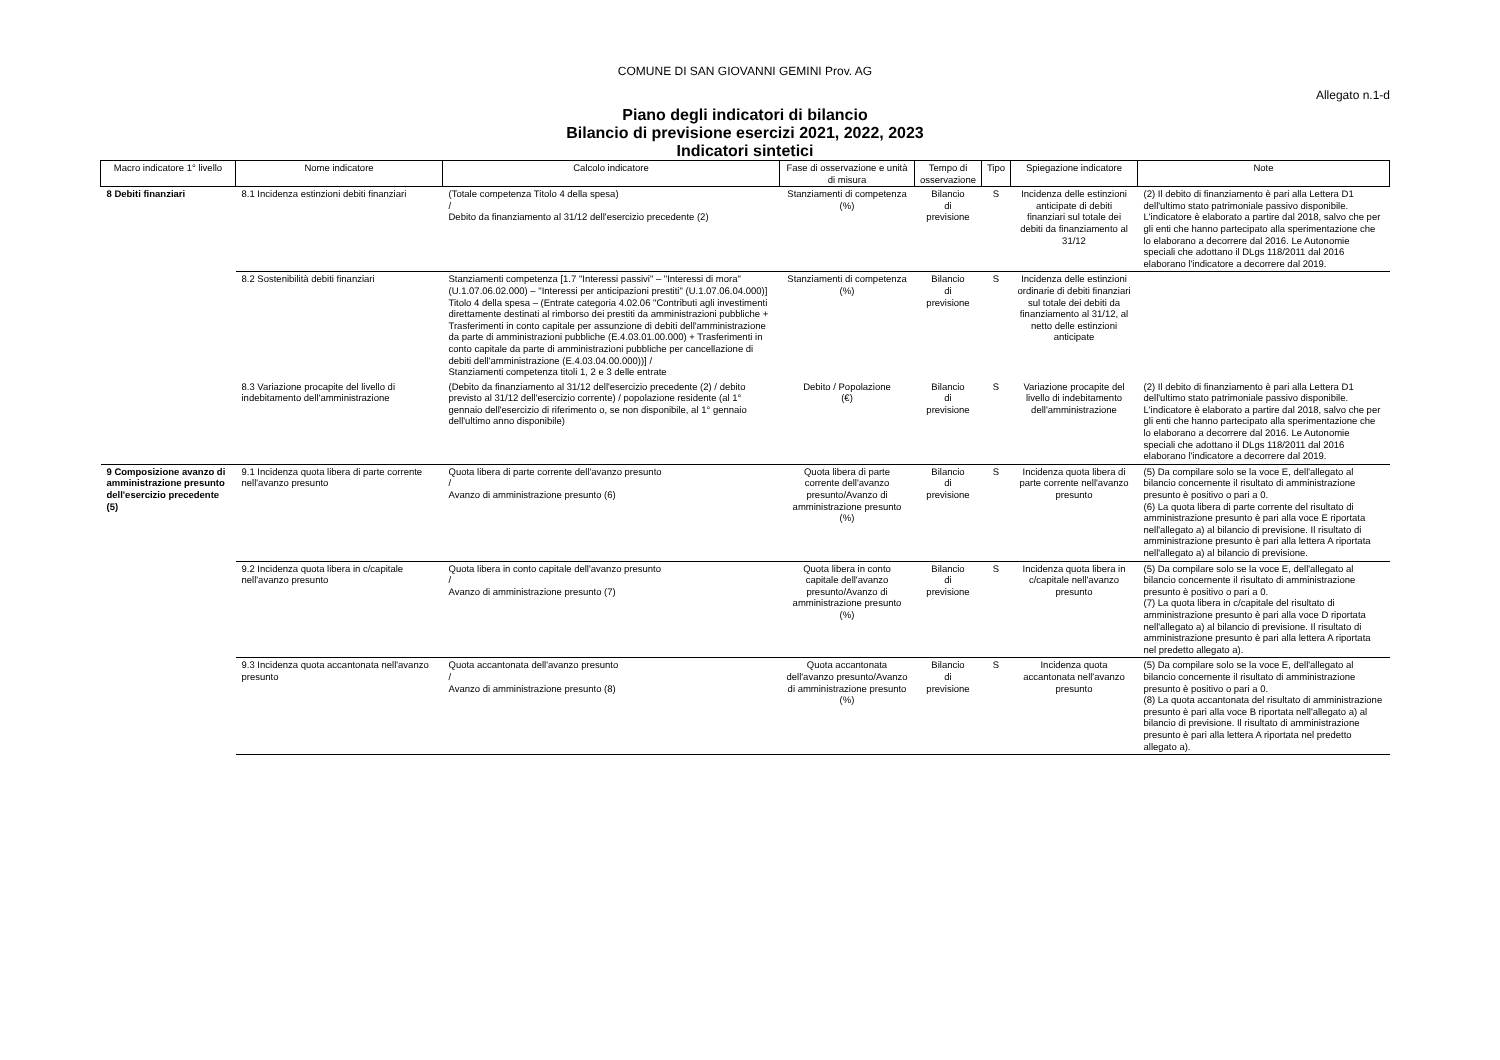COMUNE DI SAN GIOVANNI GEMINI Prov. AG
Allegato n.1-d
Piano degli indicatori di bilancio
Bilancio di previsione esercizi 2021, 2022, 2023
Indicatori sintetici
| Macro indicatore 1° livello | Nome indicatore | Calcolo indicatore | Fase di osservazione e unità di misura | Tempo di osservazione | Tipo | Spiegazione indicatore | Note |
| --- | --- | --- | --- | --- | --- | --- | --- |
| 8 Debiti finanziari | 8.1 Incidenza estinzioni debiti finanziari | (Totale competenza Titolo 4 della spesa) / Debito da finanziamento al 31/12 dell'esercizio precedente (2) | Stanziamenti di competenza (%) | Bilancio di previsione | S | Incidenza delle estinzioni anticipate di debiti finanziari sul totale dei debiti da finanziamento al 31/12 | (2) Il debito di finanziamento è pari alla Lettera D1 dell'ultimo stato patrimoniale passivo disponibile. L'indicatore è elaborato a partire dal 2018, salvo che per gli enti che hanno partecipato alla sperimentazione che lo elaborano a decorrere dal 2016. Le Autonomie speciali che adottano il DLgs 118/2011 dal 2016 elaborano l'indicatore a decorrere dal 2019. |
| | 8.2 Sostenibilità debiti finanziari | Stanziamenti competenza [1.7 "Interessi passivi" – "Interessi di mora" (U.1.07.06.02.000) – "Interessi per anticipazioni prestiti" (U.1.07.06.04.000)] Titolo 4 della spesa – (Entrate categoria 4.02.06 "Contributi agli investimenti direttamente destinati al rimborso dei prestiti da amministrazioni pubbliche + Trasferimenti in conto capitale per assunzione di debiti dell'amministrazione da parte di amministrazioni pubbliche (E.4.03.01.00.000) + Trasferimenti in conto capitale da parte di amministrazioni pubbliche per cancellazione di debiti dell'amministrazione (E.4.03.04.00.000))] / Stanziamenti competenza titoli 1, 2 e 3 delle entrate | Stanziamenti di competenza (%) | Bilancio di previsione | S | Incidenza delle estinzioni ordinarie di debiti finanziari sul totale dei debiti da finanziamento al 31/12, al netto delle estinzioni anticipate | |
| | 8.3 Variazione procapite del livello di indebitamento dell'amministrazione | (Debito da finanziamento al 31/12 dell'esercizio precedente (2) / debito previsto al 31/12 dell'esercizio corrente) / popolazione residente (al 1° gennaio dell'esercizio di riferimento o, se non disponibile, al 1° gennaio dell'ultimo anno disponibile) | Debito / Popolazione (€) | Bilancio di previsione | S | Variazione procapite del livello di indebitamento dell'amministrazione | (2) Il debito di finanziamento è pari alla Lettera D1 dell'ultimo stato patrimoniale passivo disponibile. L'indicatore è elaborato a partire dal 2018, salvo che per gli enti che hanno partecipato alla sperimentazione che lo elaborano a decorrere dal 2016. Le Autonomie speciali che adottano il DLgs 118/2011 dal 2016 elaborano l'indicatore a decorrere dal 2019. |
| 9 Composizione avanzo di amministrazione presunto dell'esercizio precedente (5) | 9.1 Incidenza quota libera di parte corrente nell'avanzo presunto | Quota libera di parte corrente dell'avanzo presunto / Avanzo di amministrazione presunto (6) | Quota libera di parte corrente dell'avanzo presunto/Avanzo di amministrazione presunto (%) | Bilancio di previsione | S | Incidenza quota libera di parte corrente nell'avanzo presunto | (5) Da compilare solo se la voce E, dell'allegato al bilancio concernente il risultato di amministrazione presunto è positivo o pari a 0. (6) La quota libera di parte corrente del risultato di amministrazione presunto è pari alla voce E riportata nell'allegato a) al bilancio di previsione. Il risultato di amministrazione presunto è pari alla lettera A riportata nell'allegato a) al bilancio di previsione. |
| | 9.2 Incidenza quota libera in c/capitale nell'avanzo presunto | Quota libera in conto capitale dell'avanzo presunto / Avanzo di amministrazione presunto (7) | Quota libera in conto capitale dell'avanzo presunto/Avanzo di amministrazione presunto (%) | Bilancio di previsione | S | Incidenza quota libera in c/capitale nell'avanzo presunto | (5) Da compilare solo se la voce E, dell'allegato al bilancio concernente il risultato di amministrazione presunto è positivo o pari a 0. (7) La quota libera in c/capitale del risultato di amministrazione presunto è pari alla voce D riportata nell'allegato a) al bilancio di previsione. Il risultato di amministrazione presunto è pari alla lettera A riportata nel predetto allegato a). |
| | 9.3 Incidenza quota accantonata nell'avanzo presunto | Quota accantonata dell'avanzo presunto / Avanzo di amministrazione presunto (8) | Quota accantonata dell'avanzo presunto/Avanzo di amministrazione presunto (%) | Bilancio di previsione | S | Incidenza quota accantonata nell'avanzo presunto | (5) Da compilare solo se la voce E, dell'allegato al bilancio concernente il risultato di amministrazione presunto è positivo o pari a 0. (8) La quota accantonata del risultato di amministrazione presunto è pari alla voce B riportata nell'allegato a) al bilancio di previsione. Il risultato di amministrazione presunto è pari alla lettera A riportata nel predetto allegato a). |